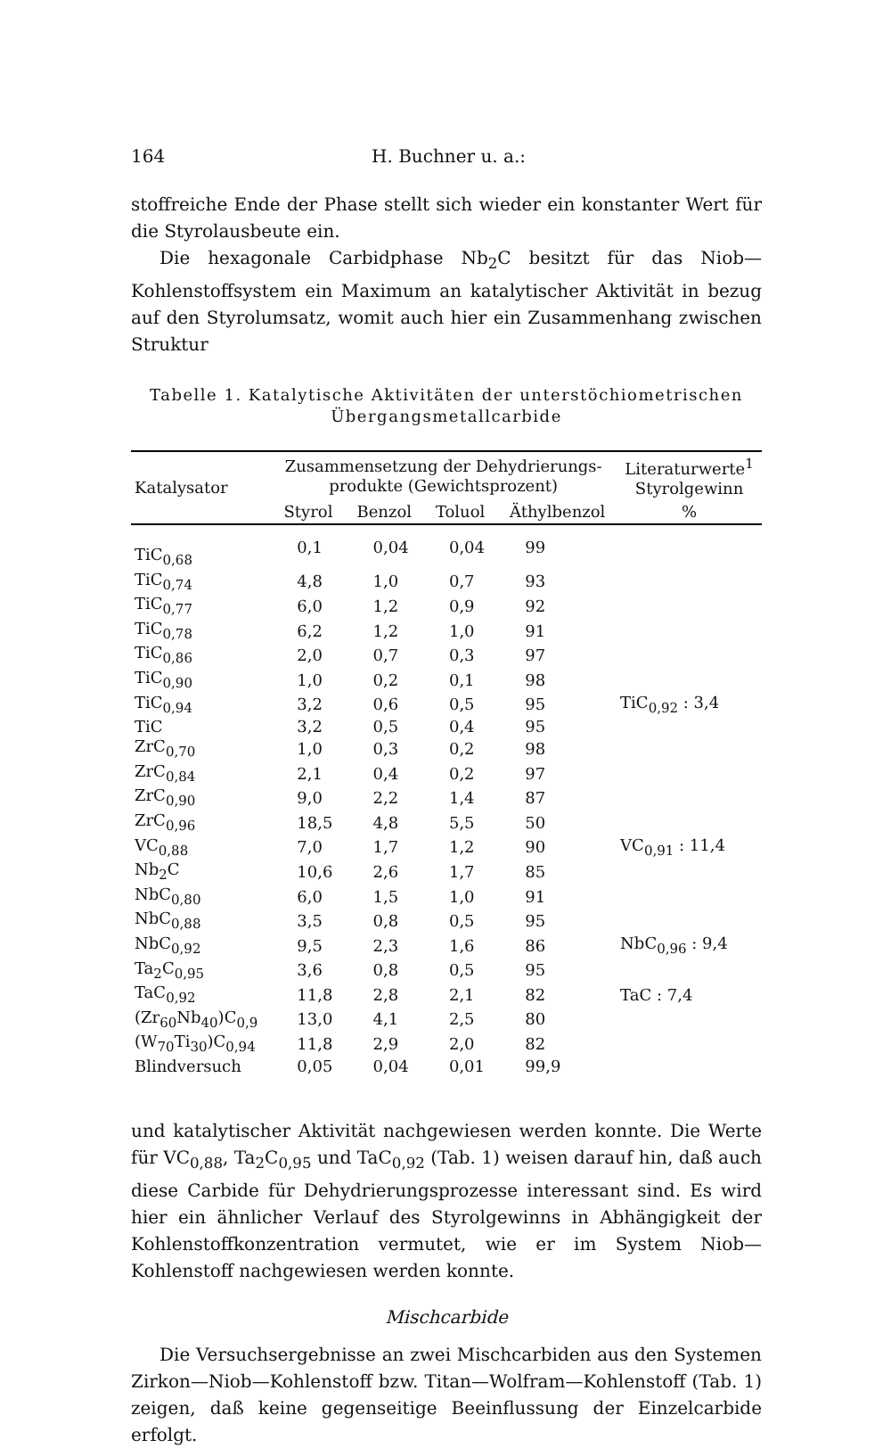164 H. Buchner u. a.:
stoffreiche Ende der Phase stellt sich wieder ein konstanter Wert für die Styrolausbeute ein.
Die hexagonale Carbidphase Nb<sub>2</sub>C besitzt für das Niob—Kohlenstoffsystem ein Maximum an katalytischer Aktivität in bezug auf den Styrolumsatz, womit auch hier ein Zusammenhang zwischen Struktur
Tabelle 1. Katalytische Aktivitäten der unterstöchiometrischen Übergangsmetallcarbide
| Katalysator | Zusammensetzung der Dehydrierungs- produkte (Gewichtsprozent) | | | | Literaturwerte<sup>1</sup> Styrolgewinn |
| --- | --- | --- | --- | --- | --- |
| | Styrol | Benzol | Toluol | Äthylbenzol | % |
| TiC<sub>0,68</sub> | 0,1 | 0,04 | 0,04 | 99 | |
| TiC<sub>0,74</sub> | 4,8 | 1,0 | 0,7 | 93 | |
| TiC<sub>0,77</sub> | 6,0 | 1,2 | 0,9 | 92 | |
| TiC<sub>0,78</sub> | 6,2 | 1,2 | 1,0 | 91 | |
| TiC<sub>0,86</sub> | 2,0 | 0,7 | 0,3 | 97 | |
| TiC<sub>0,90</sub> | 1,0 | 0,2 | 0,1 | 98 | |
| TiC<sub>0,94</sub> | 3,2 | 0,6 | 0,5 | 95 | TiC<sub>0,92</sub> : 3,4 |
| TiC | 3,2 | 0,5 | 0,4 | 95 | |
| ZrC<sub>0,70</sub> | 1,0 | 0,3 | 0,2 | 98 | |
| ZrC<sub>0,84</sub> | 2,1 | 0,4 | 0,2 | 97 | |
| ZrC<sub>0,90</sub> | 9,0 | 2,2 | 1,4 | 87 | |
| ZrC<sub>0,96</sub> | 18,5 | 4,8 | 5,5 | 50 | |
| VC<sub>0,88</sub> | 7,0 | 1,7 | 1,2 | 90 | VC<sub>0,91</sub> : 11,4 |
| Nb<sub>2</sub>C | 10,6 | 2,6 | 1,7 | 85 | |
| NbC<sub>0,80</sub> | 6,0 | 1,5 | 1,0 | 91 | |
| NbC<sub>0,88</sub> | 3,5 | 0,8 | 0,5 | 95 | |
| NbC<sub>0,92</sub> | 9,5 | 2,3 | 1,6 | 86 | NbC<sub>0,96</sub> : 9,4 |
| Ta<sub>2</sub>C<sub>0,95</sub> | 3,6 | 0,8 | 0,5 | 95 | |
| TaC<sub>0,92</sub> | 11,8 | 2,8 | 2,1 | 82 | TaC : 7,4 |
| (Zr<sub>60</sub>Nb<sub>40</sub>)C<sub>0,9</sub> | 13,0 | 4,1 | 2,5 | 80 | |
| (W<sub>70</sub>Ti<sub>30</sub>)C<sub>0,94</sub> | 11,8 | 2,9 | 2,0 | 82 | |
| Blindversuch | 0,05 | 0,04 | 0,01 | 99,9 | |
und katalytischer Aktivität nachgewiesen werden konnte. Die Werte für VC<sub>0,88</sub>, Ta<sub>2</sub>C<sub>0,95</sub> und TaC<sub>0,92</sub> (Tab. 1) weisen darauf hin, daß auch diese Carbide für Dehydrierungsprozesse interessant sind. Es wird hier ein ähnlicher Verlauf des Styrolgewinns in Abhängigkeit der Kohlenstoffkonzentration vermutet, wie er im System Niob—Kohlenstoff nachgewiesen werden konnte.
Mischcarbide
Die Versuchsergebnisse an zwei Mischcarbiden aus den Systemen Zirkon—Niob—Kohlenstoff bzw. Titan—Wolfram—Kohlenstoff (Tab. 1) zeigen, daß keine gegenseitige Beeinflussung der Einzelcarbide erfolgt.